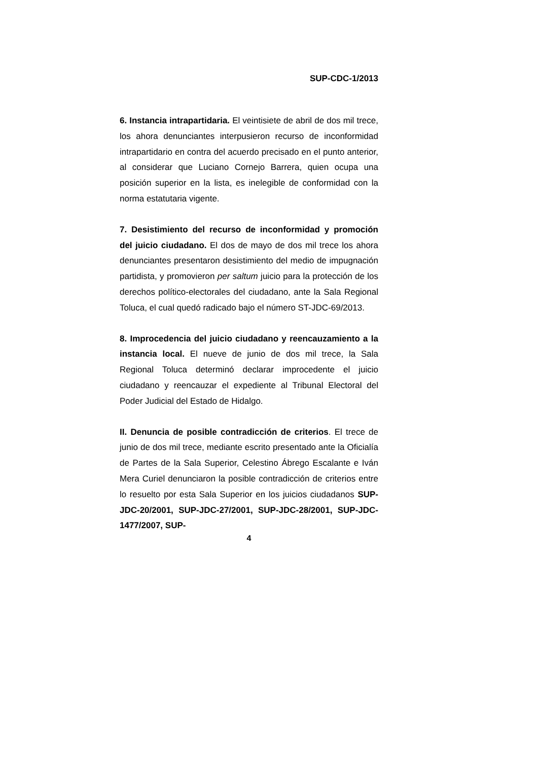SUP-CDC-1/2013
6. Instancia intrapartidaria. El veintisiete de abril de dos mil trece, los ahora denunciantes interpusieron recurso de inconformidad intrapartidario en contra del acuerdo precisado en el punto anterior, al considerar que Luciano Cornejo Barrera, quien ocupa una posición superior en la lista, es inelegible de conformidad con la norma estatutaria vigente.
7. Desistimiento del recurso de inconformidad y promoción del juicio ciudadano. El dos de mayo de dos mil trece los ahora denunciantes presentaron desistimiento del medio de impugnación partidista, y promovieron per saltum juicio para la protección de los derechos político-electorales del ciudadano, ante la Sala Regional Toluca, el cual quedó radicado bajo el número ST-JDC-69/2013.
8. Improcedencia del juicio ciudadano y reencauzamiento a la instancia local. El nueve de junio de dos mil trece, la Sala Regional Toluca determinó declarar improcedente el juicio ciudadano y reencauzar el expediente al Tribunal Electoral del Poder Judicial del Estado de Hidalgo.
II. Denuncia de posible contradicción de criterios. El trece de junio de dos mil trece, mediante escrito presentado ante la Oficialía de Partes de la Sala Superior, Celestino Ábrego Escalante e Iván Mera Curiel denunciaron la posible contradicción de criterios entre lo resuelto por esta Sala Superior en los juicios ciudadanos SUP-JDC-20/2001, SUP-JDC-27/2001, SUP-JDC-28/2001, SUP-JDC-1477/2007, SUP-
4